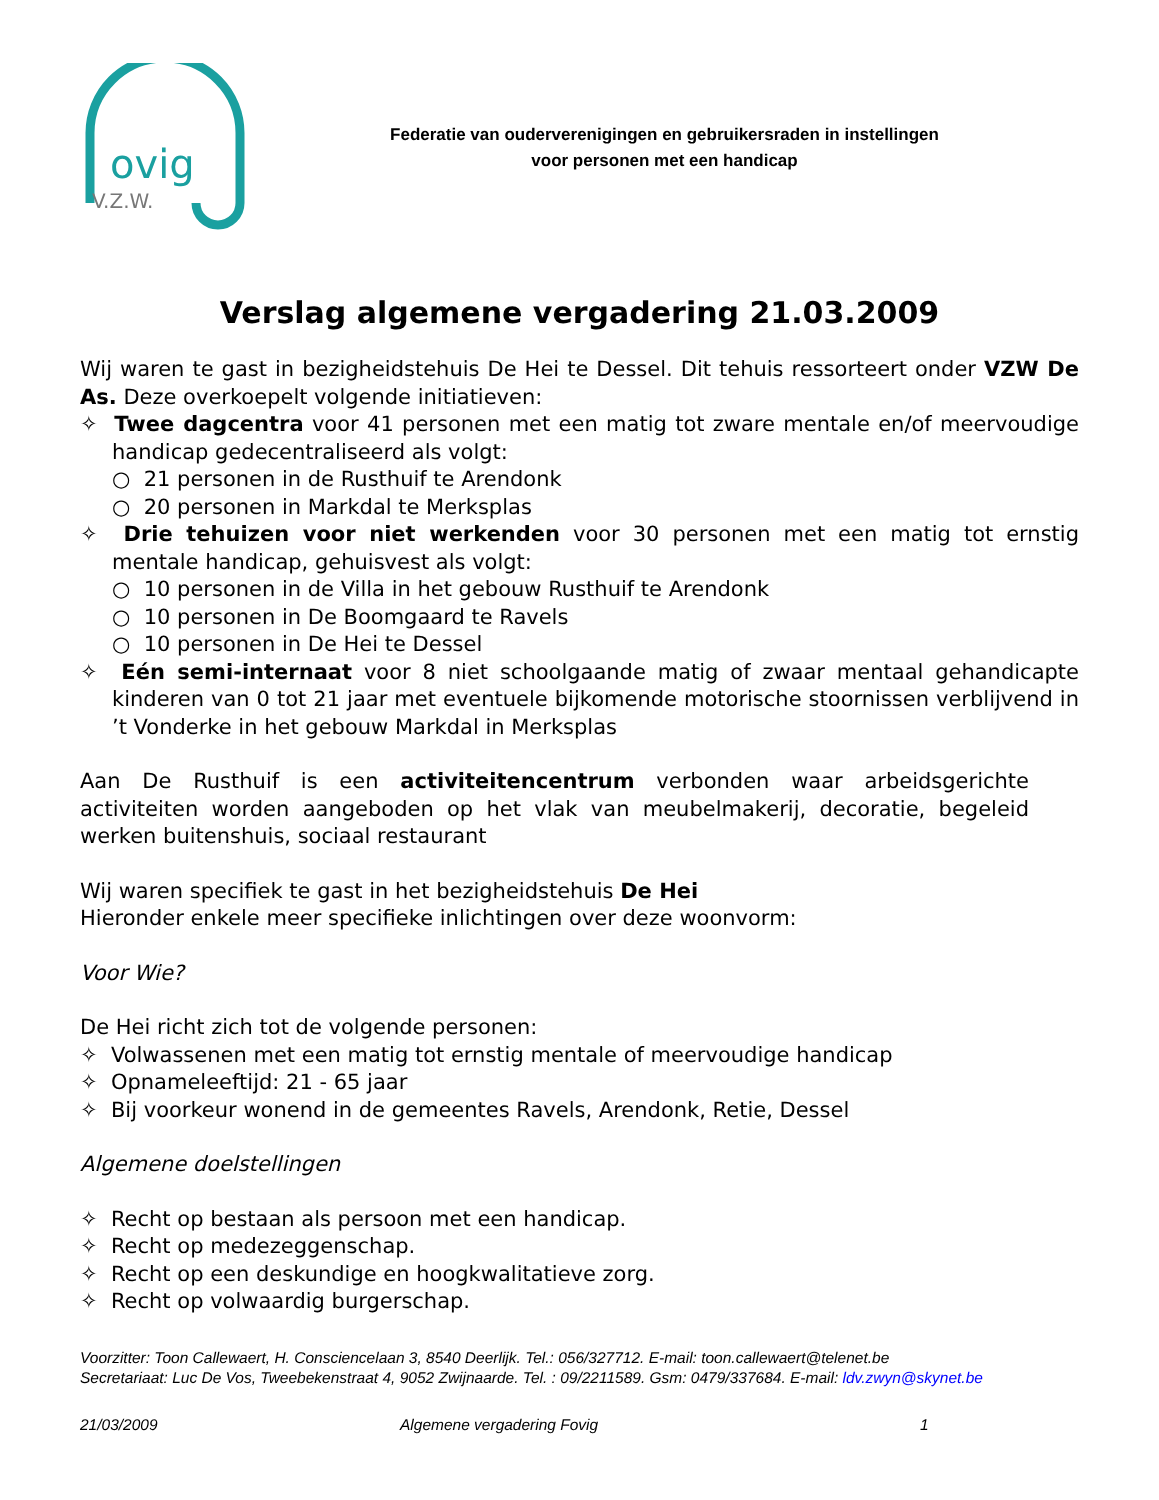ovig
V.Z.W.
Federatie van ouderverenigingen en gebruikersraden in instellingen
voor personen met een handicap
Verslag algemene vergadering 21.03.2009
Wij waren te gast in bezigheidstehuis De Hei te Dessel. Dit tehuis ressorteert onder VZW De As. Deze overkoepelt volgende initiatieven:
✧ Twee dagcentra voor 41 personen met een matig tot zware mentale en/of meervoudige handicap gedecentraliseerd als volgt:
○ 21 personen in de Rusthuif te Arendonk
○ 20 personen in Markdal te Merksplas
✧ Drie tehuizen voor niet werkenden voor 30 personen met een matig tot ernstig mentale handicap, gehuisvest als volgt:
○ 10 personen in de Villa in het gebouw Rusthuif te Arendonk
○ 10 personen in De Boomgaard te Ravels
○ 10 personen in De Hei te Dessel
✧ Eén semi-internaat voor 8 niet schoolgaande matig of zwaar mentaal gehandicapte kinderen van 0 tot 21 jaar met eventuele bijkomende motorische stoornissen verblijvend in ’t Vonderke in het gebouw Markdal in Merksplas
Aan De Rusthuif is een activiteitencentrum verbonden waar arbeidsgerichte activiteiten worden aangeboden op het vlak van meubelmakerij, decoratie, begeleid werken buitenshuis, sociaal restaurant
Wij waren specifiek te gast in het bezigheidstehuis De Hei
Hieronder enkele meer specifieke inlichtingen over deze woonvorm:
Voor Wie?
De Hei richt zich tot de volgende personen:
✧ Volwassenen met een matig tot ernstig mentale of meervoudige handicap
✧ Opnameleeftijd: 21 - 65 jaar
✧ Bij voorkeur wonend in de gemeentes Ravels, Arendonk, Retie, Dessel
Algemene doelstellingen
✧ Recht op bestaan als persoon met een handicap.
✧ Recht op medezeggenschap.
✧ Recht op een deskundige en hoogkwalitatieve zorg.
✧ Recht op volwaardig burgerschap.
Voorzitter: Toon Callewaert, H. Consciencelaan 3, 8540 Deerlijk. Tel.: 056/327712. E-mail: toon.callewaert@telenet.be
Secretariaat: Luc De Vos, Tweebekenstraat 4, 9052 Zwijnaarde. Tel. : 09/2211589. Gsm: 0479/337684. E-mail: ldv.zwyn@skynet.be
21/03/2009 Algemene vergadering Fovig 1